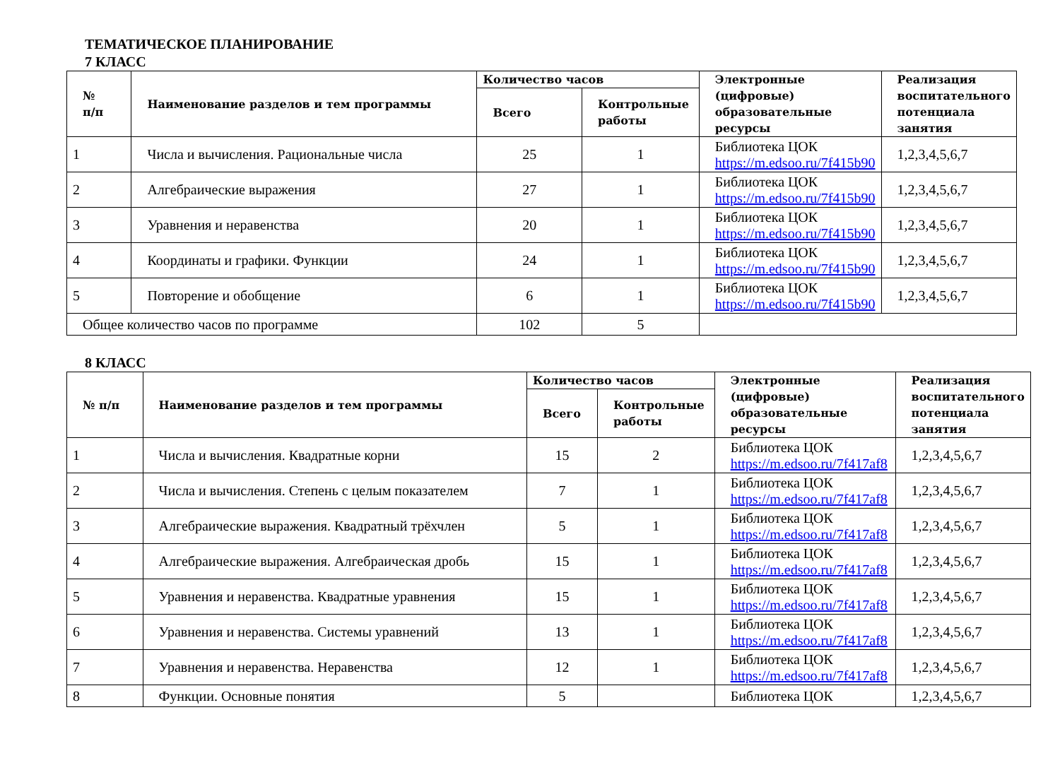ТЕМАТИЧЕСКОЕ ПЛАНИРОВАНИЕ
7 КЛАСС
| № п/п | Наименование разделов и тем программы | Количество часов | | Электронные (цифровые) образовательные ресурсы | Реализация воспитательного потенциала занятия |
| --- | --- | --- | --- | --- | --- |
| | | Всего | Контрольные работы | | |
| 1 | Числа и вычисления. Рациональные числа | 25 | 1 | Библиотека ЦОК https://m.edsoo.ru/7f415b90 | 1,2,3,4,5,6,7 |
| 2 | Алгебраические выражения | 27 | 1 | Библиотека ЦОК https://m.edsoo.ru/7f415b90 | 1,2,3,4,5,6,7 |
| 3 | Уравнения и неравенства | 20 | 1 | Библиотека ЦОК https://m.edsoo.ru/7f415b90 | 1,2,3,4,5,6,7 |
| 4 | Координаты и графики. Функции | 24 | 1 | Библиотека ЦОК https://m.edsoo.ru/7f415b90 | 1,2,3,4,5,6,7 |
| 5 | Повторение и обобщение | 6 | 1 | Библиотека ЦОК https://m.edsoo.ru/7f415b90 | 1,2,3,4,5,6,7 |
| Общее количество часов по программе | | 102 | 5 | | |
8 КЛАСС
| № п/п | Наименование разделов и тем программы | Количество часов | | Электронные (цифровые) образовательные ресурсы | Реализация воспитательного потенциала занятия |
| --- | --- | --- | --- | --- | --- |
| | | Всего | Контрольные работы | | |
| 1 | Числа и вычисления. Квадратные корни | 15 | 2 | Библиотека ЦОК https://m.edsoo.ru/7f417af8 | 1,2,3,4,5,6,7 |
| 2 | Числа и вычисления. Степень с целым показателем | 7 | 1 | Библиотека ЦОК https://m.edsoo.ru/7f417af8 | 1,2,3,4,5,6,7 |
| 3 | Алгебраические выражения. Квадратный трёхчлен | 5 | 1 | Библиотека ЦОК https://m.edsoo.ru/7f417af8 | 1,2,3,4,5,6,7 |
| 4 | Алгебраические выражения. Алгебраическая дробь | 15 | 1 | Библиотека ЦОК https://m.edsoo.ru/7f417af8 | 1,2,3,4,5,6,7 |
| 5 | Уравнения и неравенства. Квадратные уравнения | 15 | 1 | Библиотека ЦОК https://m.edsoo.ru/7f417af8 | 1,2,3,4,5,6,7 |
| 6 | Уравнения и неравенства. Системы уравнений | 13 | 1 | Библиотека ЦОК https://m.edsoo.ru/7f417af8 | 1,2,3,4,5,6,7 |
| 7 | Уравнения и неравенства. Неравенства | 12 | 1 | Библиотека ЦОК https://m.edsoo.ru/7f417af8 | 1,2,3,4,5,6,7 |
| 8 | Функции. Основные понятия | 5 | | Библиотека ЦОК | 1,2,3,4,5,6,7 |